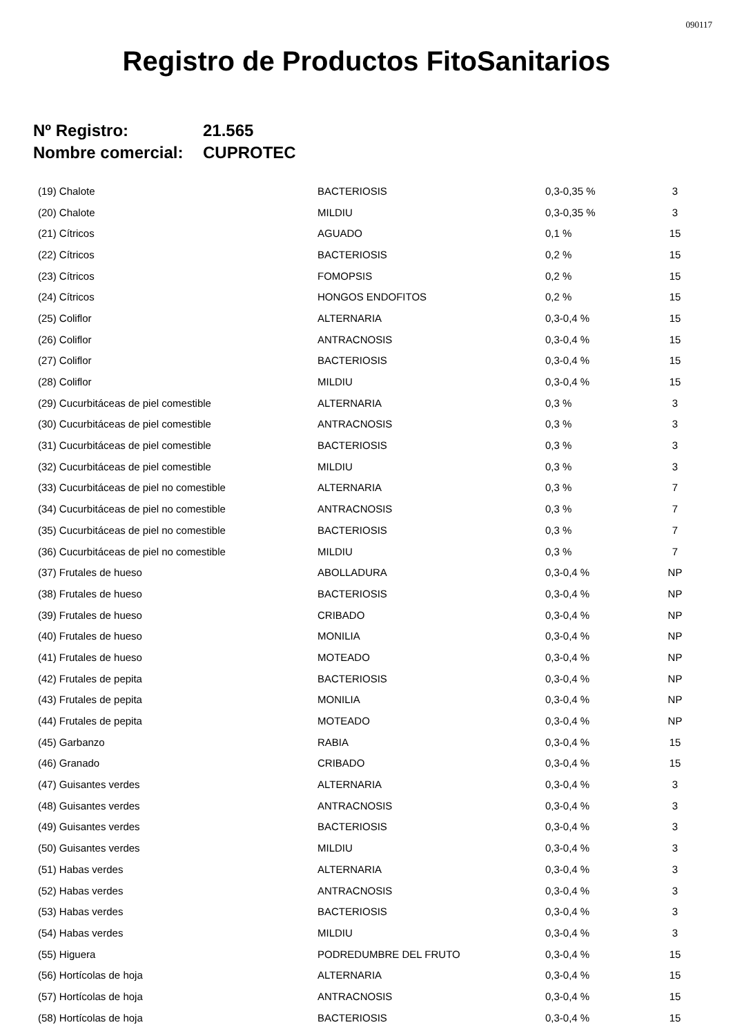090117
Registro de Productos FitoSanitarios
Nº Registro: 21.565
Nombre comercial: CUPROTEC
| (19) Chalote | BACTERIOSIS | 0,3-0,35 % | 3 |
| (20) Chalote | MILDIU | 0,3-0,35 % | 3 |
| (21) Cítricos | AGUADO | 0,1 % | 15 |
| (22) Cítricos | BACTERIOSIS | 0,2 % | 15 |
| (23) Cítricos | FOMOPSIS | 0,2 % | 15 |
| (24) Cítricos | HONGOS ENDOFITOS | 0,2 % | 15 |
| (25) Coliflor | ALTERNARIA | 0,3-0,4 % | 15 |
| (26) Coliflor | ANTRACNOSIS | 0,3-0,4 % | 15 |
| (27) Coliflor | BACTERIOSIS | 0,3-0,4 % | 15 |
| (28) Coliflor | MILDIU | 0,3-0,4 % | 15 |
| (29) Cucurbitáceas de piel comestible | ALTERNARIA | 0,3 % | 3 |
| (30) Cucurbitáceas de piel comestible | ANTRACNOSIS | 0,3 % | 3 |
| (31) Cucurbitáceas de piel comestible | BACTERIOSIS | 0,3 % | 3 |
| (32) Cucurbitáceas de piel comestible | MILDIU | 0,3 % | 3 |
| (33) Cucurbitáceas de piel no comestible | ALTERNARIA | 0,3 % | 7 |
| (34) Cucurbitáceas de piel no comestible | ANTRACNOSIS | 0,3 % | 7 |
| (35) Cucurbitáceas de piel no comestible | BACTERIOSIS | 0,3 % | 7 |
| (36) Cucurbitáceas de piel no comestible | MILDIU | 0,3 % | 7 |
| (37) Frutales de hueso | ABOLLADURA | 0,3-0,4 % | NP |
| (38) Frutales de hueso | BACTERIOSIS | 0,3-0,4 % | NP |
| (39) Frutales de hueso | CRIBADO | 0,3-0,4 % | NP |
| (40) Frutales de hueso | MONILIA | 0,3-0,4 % | NP |
| (41) Frutales de hueso | MOTEADO | 0,3-0,4 % | NP |
| (42) Frutales de pepita | BACTERIOSIS | 0,3-0,4 % | NP |
| (43) Frutales de pepita | MONILIA | 0,3-0,4 % | NP |
| (44) Frutales de pepita | MOTEADO | 0,3-0,4 % | NP |
| (45) Garbanzo | RABIA | 0,3-0,4 % | 15 |
| (46) Granado | CRIBADO | 0,3-0,4 % | 15 |
| (47) Guisantes verdes | ALTERNARIA | 0,3-0,4 % | 3 |
| (48) Guisantes verdes | ANTRACNOSIS | 0,3-0,4 % | 3 |
| (49) Guisantes verdes | BACTERIOSIS | 0,3-0,4 % | 3 |
| (50) Guisantes verdes | MILDIU | 0,3-0,4 % | 3 |
| (51) Habas verdes | ALTERNARIA | 0,3-0,4 % | 3 |
| (52) Habas verdes | ANTRACNOSIS | 0,3-0,4 % | 3 |
| (53) Habas verdes | BACTERIOSIS | 0,3-0,4 % | 3 |
| (54) Habas verdes | MILDIU | 0,3-0,4 % | 3 |
| (55) Higuera | PODREDUMBRE DEL FRUTO | 0,3-0,4 % | 15 |
| (56) Hortícolas de hoja | ALTERNARIA | 0,3-0,4 % | 15 |
| (57) Hortícolas de hoja | ANTRACNOSIS | 0,3-0,4 % | 15 |
| (58) Hortícolas de hoja | BACTERIOSIS | 0,3-0,4 % | 15 |